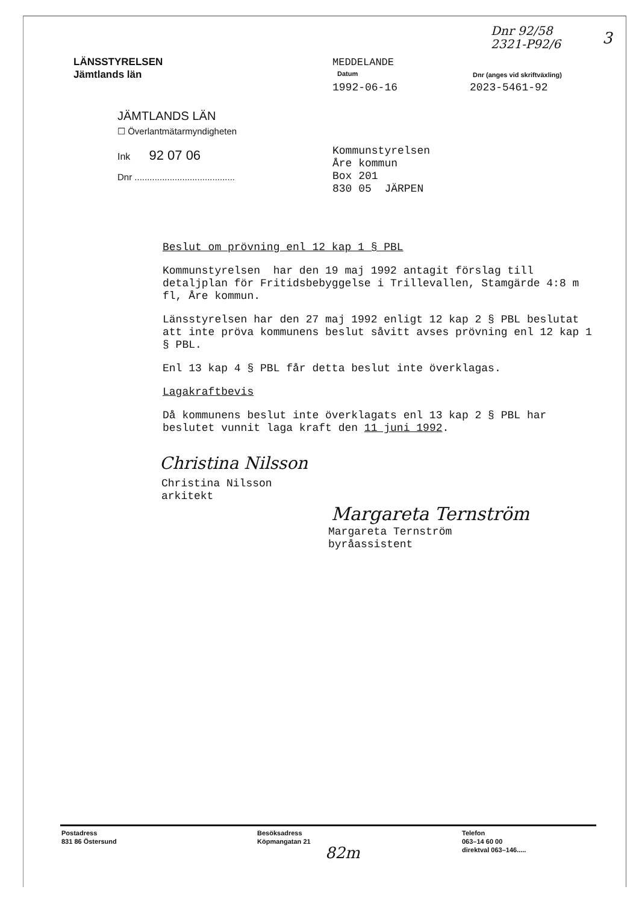Dnr 92/58
2321-P92/6
3
LÄNSSTYRELSEN
Jämtlands län
MEDDELANDE
Datum
1992-06-16
Dnr (anges vid skriftväxling)
2023-5461-92
JÄMTLANDS LÄN
☐ Överlantmätarmyndigheten
Ink 92 07 06
Dnr ........................................
Kommunstyrelsen
Åre kommun
Box 201
830 05 JÄRPEN
Beslut om prövning enl 12 kap 1 § PBL
Kommunstyrelsen har den 19 maj 1992 antagit förslag till detaljplan för Fritidsbebyggelse i Trillevallen, Stamgärde 4:8 m fl, Åre kommun.
Länsstyrelsen har den 27 maj 1992 enligt 12 kap 2 § PBL beslutat att inte pröva kommunens beslut såvitt avses prövning enl 12 kap 1 § PBL.
Enl 13 kap 4 § PBL får detta beslut inte överklagas.
Lagakraftbevis
Då kommunens beslut inte överklagats enl 13 kap 2 § PBL har beslutet vunnit laga kraft den 11 juni 1992.
Christina Nilsson
Christina Nilsson
arkitekt
Margareta Ternström
Margareta Ternström
byråassistent
Postadress
831 86 Östersund
Besöksadress
Köpmangatan 21
Telefon
063–14 60 00
direktval 063–146.....
82m